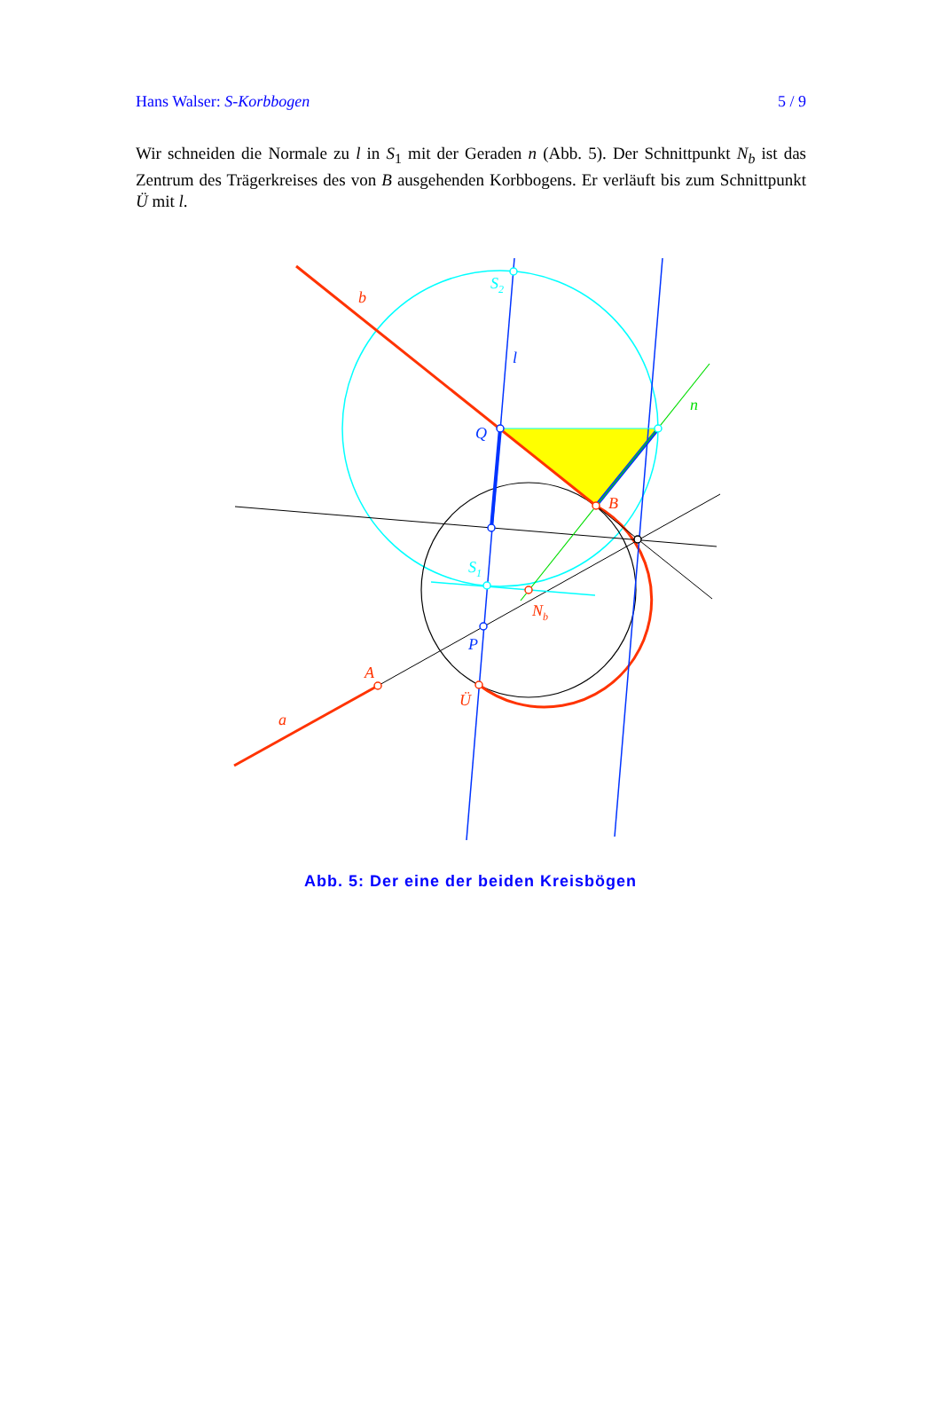Hans Walser: S-Korbbogen 5 / 9
Wir schneiden die Normale zu l in S<sub>1</sub> mit der Geraden n (Abb. 5). Der Schnittpunkt N<sub>b</sub> ist das Zentrum des Trägerkreises des von B ausgehenden Korbbogens. Er verläuft bis zum Schnittpunkt Ü mit l.
b
S2
l
n
Q
B
S1
Nb
P
A
Ü
a
Abb. 5: Der eine der beiden Kreisbögen